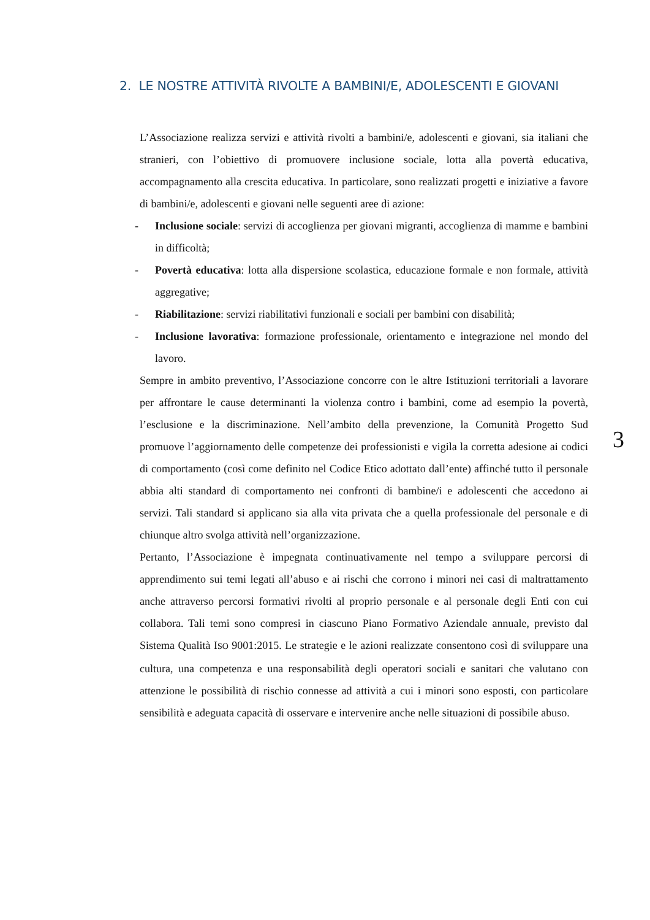2. LE NOSTRE ATTIVITÀ RIVOLTE A BAMBINI/E, ADOLESCENTI E GIOVANI
L’Associazione realizza servizi e attività rivolti a bambini/e, adolescenti e giovani, sia italiani che stranieri, con l’obiettivo di promuovere inclusione sociale, lotta alla povertà educativa, accompagnamento alla crescita educativa. In particolare, sono realizzati progetti e iniziative a favore di bambini/e, adolescenti e giovani nelle seguenti aree di azione:
- Inclusione sociale: servizi di accoglienza per giovani migranti, accoglienza di mamme e bambini in difficoltà;
- Povertà educativa: lotta alla dispersione scolastica, educazione formale e non formale, attività aggregative;
- Riabilitazione: servizi riabilitativi funzionali e sociali per bambini con disabilità;
- Inclusione lavorativa: formazione professionale, orientamento e integrazione nel mondo del lavoro.
Sempre in ambito preventivo, l’Associazione concorre con le altre Istituzioni territoriali a lavorare per affrontare le cause determinanti la violenza contro i bambini, come ad esempio la povertà, l’esclusione e la discriminazione. Nell’ambito della prevenzione, la Comunità Progetto Sud promuove l’aggiornamento delle competenze dei professionisti e vigila la corretta adesione ai codici di comportamento (così come definito nel Codice Etico adottato dall’ente) affinché tutto il personale abbia alti standard di comportamento nei confronti di bambine/i e adolescenti che accedono ai servizi. Tali standard si applicano sia alla vita privata che a quella professionale del personale e di chiunque altro svolga attività nell’organizzazione.
Pertanto, l’Associazione è impegnata continuativamente nel tempo a sviluppare percorsi di apprendimento sui temi legati all’abuso e ai rischi che corrono i minori nei casi di maltrattamento anche attraverso percorsi formativi rivolti al proprio personale e al personale degli Enti con cui collabora. Tali temi sono compresi in ciascuno Piano Formativo Aziendale annuale, previsto dal Sistema Qualità ISO 9001:2015. Le strategie e le azioni realizzate consentono così di sviluppare una cultura, una competenza e una responsabilità degli operatori sociali e sanitari che valutano con attenzione le possibilità di rischio connesse ad attività a cui i minori sono esposti, con particolare sensibilità e adeguata capacità di osservare e intervenire anche nelle situazioni di possibile abuso.
3